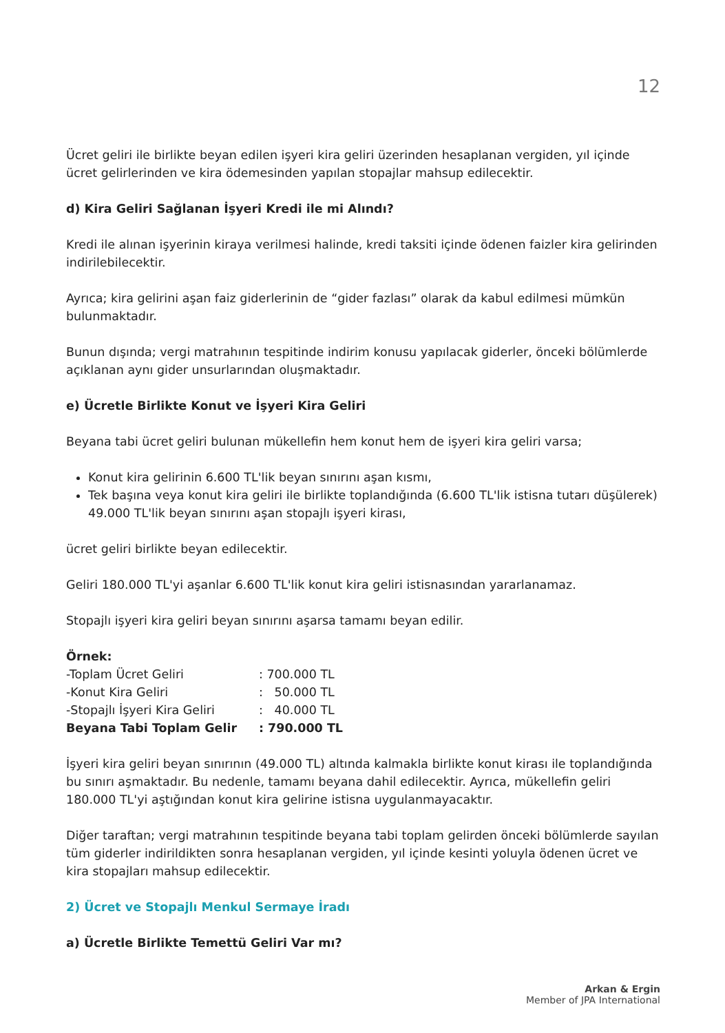12
Ücret geliri ile birlikte beyan edilen işyeri kira geliri üzerinden hesaplanan vergiden, yıl içinde ücret gelirlerinden ve kira ödemesinden yapılan stopajlar mahsup edilecektir.
d) Kira Geliri Sağlanan İşyeri Kredi ile mi Alındı?
Kredi ile alınan işyerinin kiraya verilmesi halinde, kredi taksiti içinde ödenen faizler kira gelirinden indirilebilecektir.
Ayrıca; kira gelirini aşan faiz giderlerinin de “gider fazlası” olarak da kabul edilmesi mümkün bulunmaktadır.
Bunun dışında; vergi matrahının tespitinde indirim konusu yapılacak giderler, önceki bölümlerde açıklanan aynı gider unsurlarından oluşmaktadır.
e) Ücretle Birlikte Konut ve İşyeri Kira Geliri
Beyana tabi ücret geliri bulunan mükellefin hem konut hem de işyeri kira geliri varsa;
Konut kira gelirinin 6.600 TL'lik beyan sınırını aşan kısmı,
Tek başına veya konut kira geliri ile birlikte toplandığında (6.600 TL'lik istisna tutarı düşülerek) 49.000 TL'lik beyan sınırını aşan stopajlı işyeri kirası,
ücret geliri birlikte beyan edilecektir.
Geliri 180.000 TL'yi aşanlar 6.600 TL'lik konut kira geliri istisnasından yararlanamaz.
Stopajlı işyeri kira geliri beyan sınırını aşarsa tamamı beyan edilir.
Örnek:
| -Toplam Ücret Geliri | : 700.000 TL |
| -Konut Kira Geliri | : 50.000 TL |
| -Stopajlı İşyeri Kira Geliri | : 40.000 TL |
| Beyana Tabi Toplam Gelir | : 790.000 TL |
İşyeri kira geliri beyan sınırının (49.000 TL) altında kalmakla birlikte konut kirası ile toplandığında bu sınırı aşmaktadır. Bu nedenle, tamamı beyana dahil edilecektir. Ayrıca, mükellefin geliri 180.000 TL'yi aştığından konut kira gelirine istisna uygulanmayacaktır.
Diğer taraftan; vergi matrahının tespitinde beyana tabi toplam gelirden önceki bölümlerde sayılan tüm giderler indirildikten sonra hesaplanan vergiden, yıl içinde kesinti yoluyla ödenen ücret ve kira stopajları mahsup edilecektir.
2) Ücret ve Stopajlı Menkul Sermaye İradı
a) Ücretle Birlikte Temettü Geliri Var mı?
Arkan & Ergin
Member of JPA International